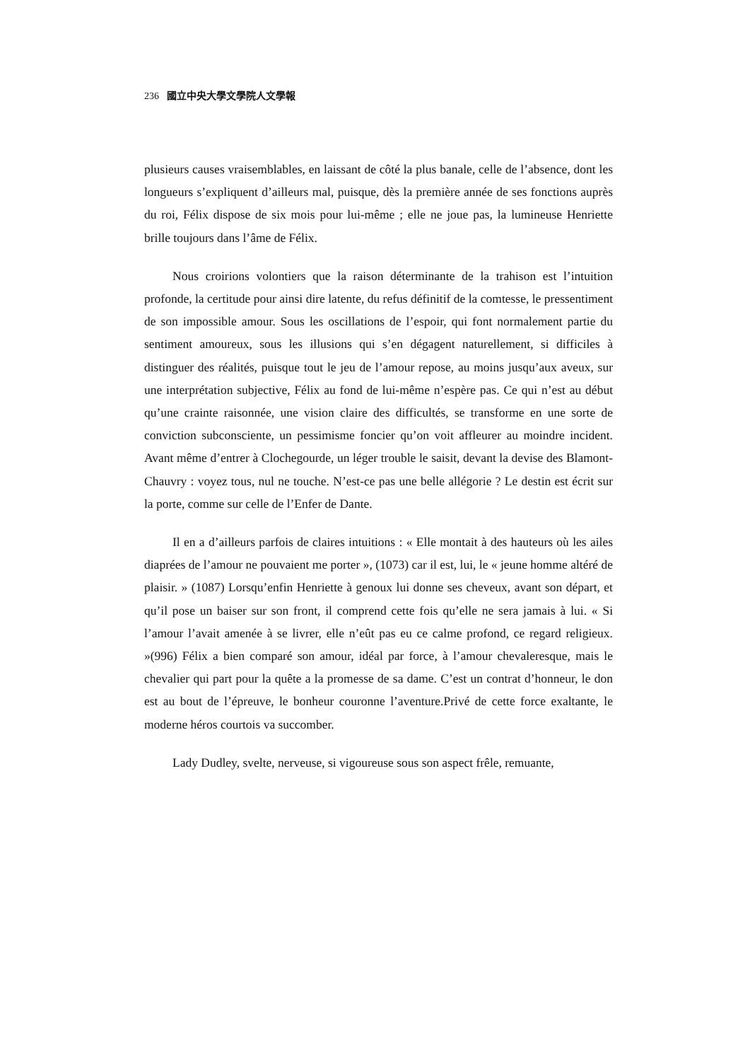236 國立中央大學文學院人文學報
plusieurs causes vraisemblables, en laissant de côté la plus banale, celle de l’absence, dont les longueurs s’expliquent d’ailleurs mal, puisque, dès la première année de ses fonctions auprès du roi, Félix dispose de six mois pour lui-même ; elle ne joue pas, la lumineuse Henriette brille toujours dans l’âme de Félix.
Nous croirions volontiers que la raison déterminante de la trahison est l’intuition profonde, la certitude pour ainsi dire latente, du refus définitif de la comtesse, le pressentiment de son impossible amour. Sous les oscillations de l’espoir, qui font normalement partie du sentiment amoureux, sous les illusions qui s’en dégagent naturellement, si difficiles à distinguer des réalités, puisque tout le jeu de l’amour repose, au moins jusqu’aux aveux, sur une interprétation subjective, Félix au fond de lui-même n’espère pas. Ce qui n’est au début qu’une crainte raisonnée, une vision claire des difficultés, se transforme en une sorte de conviction subconsciente, un pessimisme foncier qu’on voit affleurer au moindre incident. Avant même d’entrer à Clochegourde, un léger trouble le saisit, devant la devise des Blamont-Chauvry : voyez tous, nul ne touche. N’est-ce pas une belle allégorie ? Le destin est écrit sur la porte, comme sur celle de l’Enfer de Dante.
Il en a d’ailleurs parfois de claires intuitions : « Elle montait à des hauteurs où les ailes diaprées de l’amour ne pouvaient me porter », (1073) car il est, lui, le « jeune homme altéré de plaisir. » (1087) Lorsqu’enfin Henriette à genoux lui donne ses cheveux, avant son départ, et qu’il pose un baiser sur son front, il comprend cette fois qu’elle ne sera jamais à lui. « Si l’amour l’avait amenée à se livrer, elle n’eût pas eu ce calme profond, ce regard religieux. »(996) Félix a bien comparé son amour, idéal par force, à l’amour chevaleresque, mais le chevalier qui part pour la quête a la promesse de sa dame. C’est un contrat d’honneur, le don est au bout de l’épreuve, le bonheur couronne l’aventure.Privé de cette force exaltante, le moderne héros courtois va succomber.
Lady Dudley, svelte, nerveuse, si vigoureuse sous son aspect frêle, remuante,